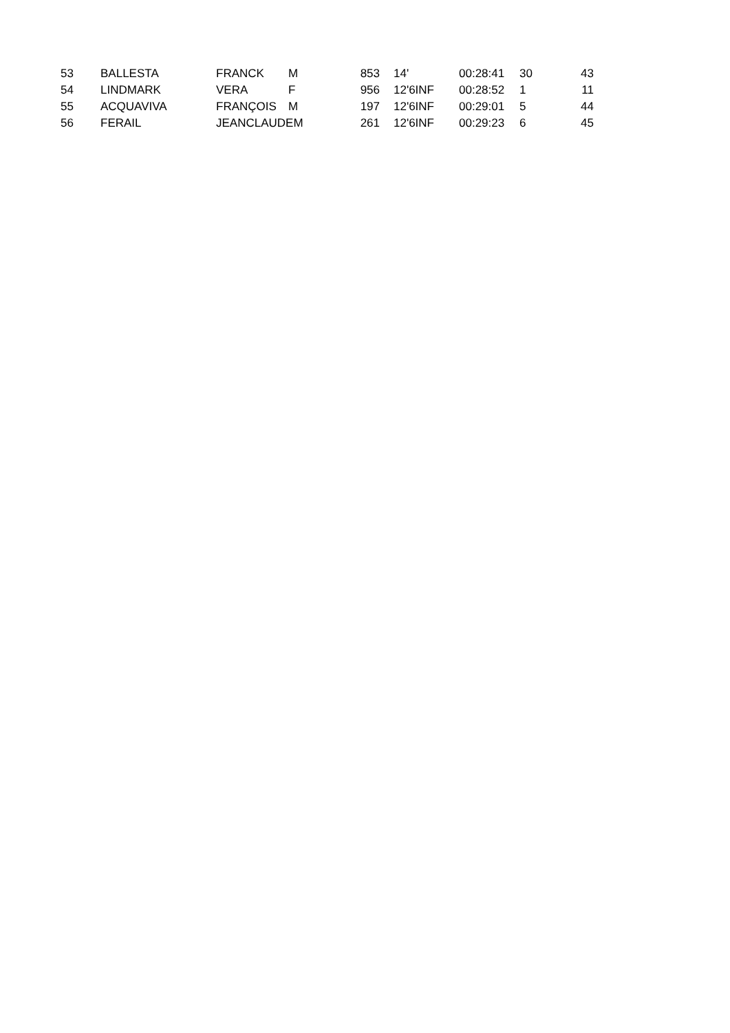| 53 | BALLESTA | FRANCK | M | 853 | 14' | 00:28:41 | 30 | 43 |
| 54 | LINDMARK | VERA | F | 956 | 12'6INF | 00:28:52 | 1 | 11 |
| 55 | ACQUAVIVA | FRANÇOIS | M | 197 | 12'6INF | 00:29:01 | 5 | 44 |
| 56 | FERAIL | JEANCLAUDEM | | 261 | 12'6INF | 00:29:23 | 6 | 45 |